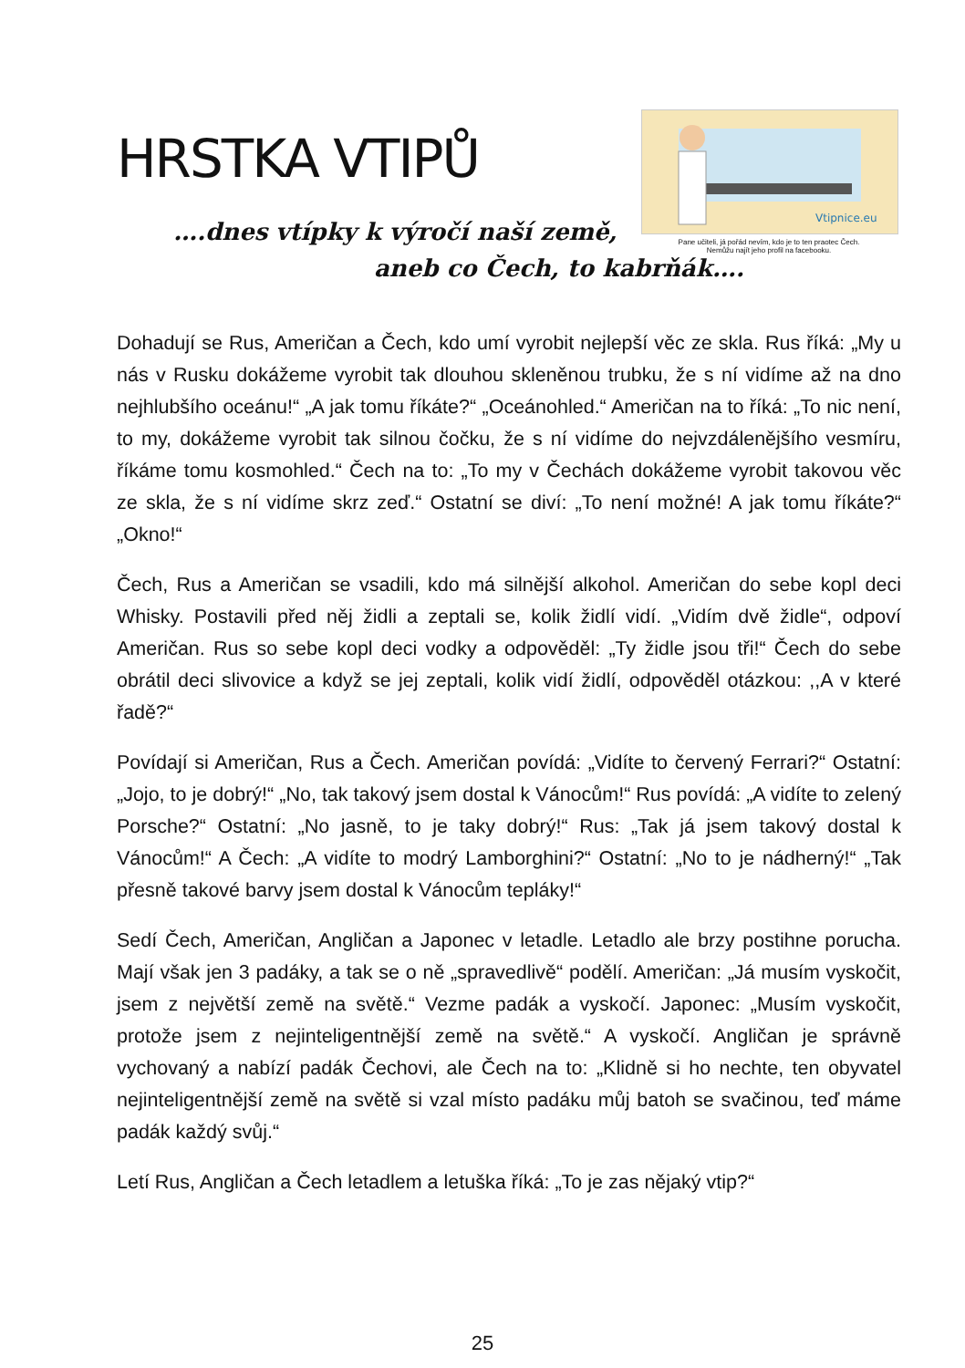HRSTKA VTIPŮ
Vtipnice.eu
Pane učiteli, já pořád nevím, kdo je to ten praotec Čech.
Nemůžu najít jeho profil na facebooku.
….dnes vtípky k výročí naší země,
aneb co Čech, to kabrňák….
Dohadují se Rus, Američan a Čech, kdo umí vyrobit nejlepší věc ze skla. Rus říká: „My u nás v Rusku dokážeme vyrobit tak dlouhou skleněnou trubku, že s ní vidíme až na dno nejhlubšího oceánu!“ „A jak tomu říkáte?“ „Oceánohled.“ Američan na to říká: „To nic není, to my, dokážeme vyrobit tak silnou čočku, že s ní vidíme do nejvzdálenějšího vesmíru, říkáme tomu kosmohled.“ Čech na to: „To my v Čechách dokážeme vyrobit takovou věc ze skla, že s ní vidíme skrz zeď.“ Ostatní se diví: „To není možné! A jak tomu říkáte?“ „Okno!“
Čech, Rus a Američan se vsadili, kdo má silnější alkohol. Američan do sebe kopl deci Whisky. Postavili před něj židli a zeptali se, kolik židlí vidí. „Vidím dvě židle“, odpoví Američan. Rus so sebe kopl deci vodky a odpověděl: „Ty židle jsou tři!“ Čech do sebe obrátil deci slivovice a když se jej zeptali, kolik vidí židlí, odpověděl otázkou: ,,A v které řadě?“
Povídají si Američan, Rus a Čech. Američan povídá: „Vidíte to červený Ferrari?“ Ostatní: „Jojo, to je dobrý!“ „No, tak takový jsem dostal k Vánocům!“ Rus povídá: „A vidíte to zelený Porsche?“ Ostatní: „No jasně, to je taky dobrý!“ Rus: „Tak já jsem takový dostal k Vánocům!“ A Čech: „A vidíte to modrý Lamborghini?“ Ostatní: „No to je nádherný!“ „Tak přesně takové barvy jsem dostal k Vánocům tepláky!“
Sedí Čech, Američan, Angličan a Japonec v letadle. Letadlo ale brzy postihne porucha. Mají však jen 3 padáky, a tak se o ně „spravedlivě“ podělí. Američan: „Já musím vyskočit, jsem z největší země na světě.“ Vezme padák a vyskočí. Japonec: „Musím vyskočit, protože jsem z nejinteligentnější země na světě.“ A vyskočí. Angličan je správně vychovaný a nabízí padák Čechovi, ale Čech na to: „Klidně si ho nechte, ten obyvatel nejinteligentnější země na světě si vzal místo padáku můj batoh se svačinou, teď máme padák každý svůj.“
Letí Rus, Angličan a Čech letadlem a letuška říká: „To je zas nějaký vtip?“
25